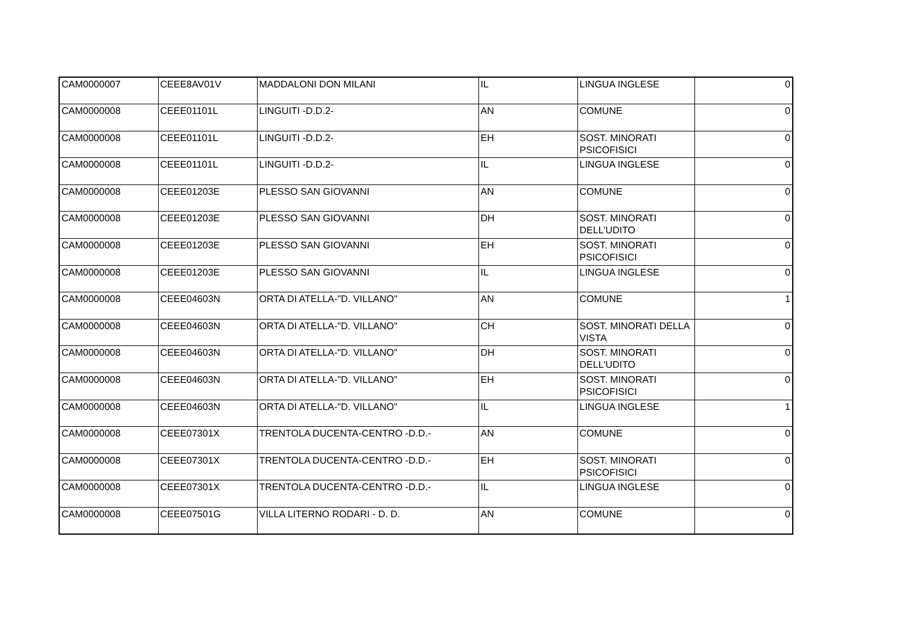| CAM0000007 | CEEE8AV01V | MADDALONI DON MILANI | IL | LINGUA INGLESE | 0 |
| CAM0000008 | CEEE01101L | LINGUITI -D.D.2- | AN | COMUNE | 0 |
| CAM0000008 | CEEE01101L | LINGUITI -D.D.2- | EH | SOST. MINORATI PSICOFISICI | 0 |
| CAM0000008 | CEEE01101L | LINGUITI -D.D.2- | IL | LINGUA INGLESE | 0 |
| CAM0000008 | CEEE01203E | PLESSO SAN GIOVANNI | AN | COMUNE | 0 |
| CAM0000008 | CEEE01203E | PLESSO SAN GIOVANNI | DH | SOST. MINORATI DELL'UDITO | 0 |
| CAM0000008 | CEEE01203E | PLESSO SAN GIOVANNI | EH | SOST. MINORATI PSICOFISICI | 0 |
| CAM0000008 | CEEE01203E | PLESSO SAN GIOVANNI | IL | LINGUA INGLESE | 0 |
| CAM0000008 | CEEE04603N | ORTA DI ATELLA-"D. VILLANO" | AN | COMUNE | 1 |
| CAM0000008 | CEEE04603N | ORTA DI ATELLA-"D. VILLANO" | CH | SOST. MINORATI DELLA VISTA | 0 |
| CAM0000008 | CEEE04603N | ORTA DI ATELLA-"D. VILLANO" | DH | SOST. MINORATI DELL'UDITO | 0 |
| CAM0000008 | CEEE04603N | ORTA DI ATELLA-"D. VILLANO" | EH | SOST. MINORATI PSICOFISICI | 0 |
| CAM0000008 | CEEE04603N | ORTA DI ATELLA-"D. VILLANO" | IL | LINGUA INGLESE | 1 |
| CAM0000008 | CEEE07301X | TRENTOLA DUCENTA-CENTRO -D.D.- | AN | COMUNE | 0 |
| CAM0000008 | CEEE07301X | TRENTOLA DUCENTA-CENTRO -D.D.- | EH | SOST. MINORATI PSICOFISICI | 0 |
| CAM0000008 | CEEE07301X | TRENTOLA DUCENTA-CENTRO -D.D.- | IL | LINGUA INGLESE | 0 |
| CAM0000008 | CEEE07501G | VILLA LITERNO RODARI - D. D. | AN | COMUNE | 0 |